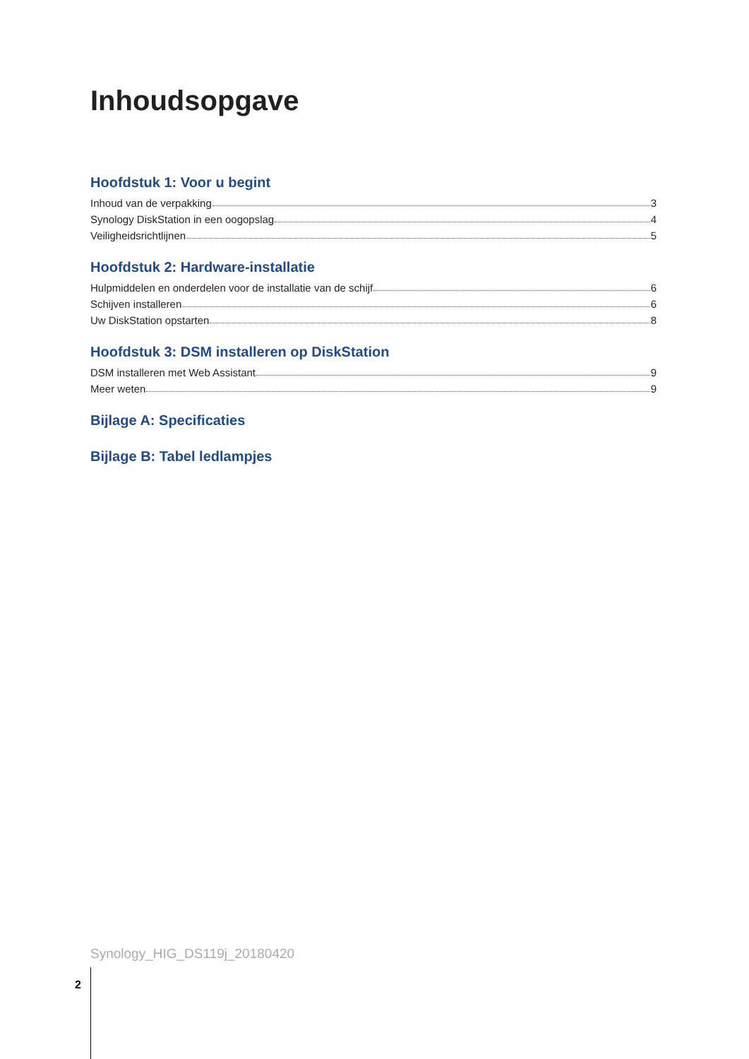Inhoudsopgave
Hoofdstuk 1: Voor u begint
Inhoud van de verpakking 3
Synology DiskStation in een oogopslag 4
Veiligheidsrichtlijnen 5
Hoofdstuk 2: Hardware-installatie
Hulpmiddelen en onderdelen voor de installatie van de schijf 6
Schijven installeren 6
Uw DiskStation opstarten 8
Hoofdstuk 3: DSM installeren op DiskStation
DSM installeren met Web Assistant 9
Meer weten 9
Bijlage A: Specificaties
Bijlage B: Tabel ledlampjes
Synology_HIG_DS119j_20180420
2